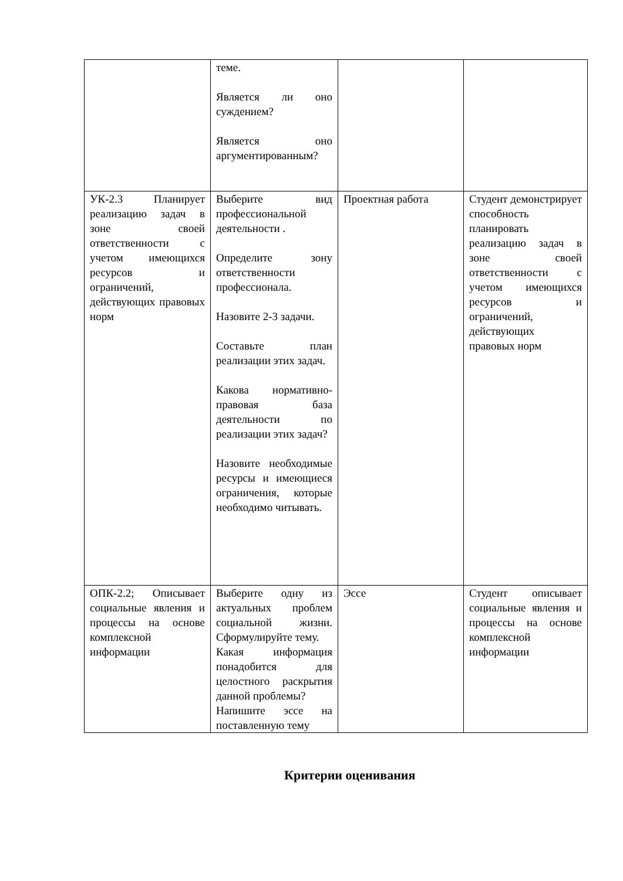| | теме. Является ли оно суждением? Является оно аргументированным? | | |
| УК-2.3 Планирует реализацию задач в зоне своей ответственности с учетом имеющихся ресурсов и ограничений, действующих правовых норм | Выберите вид профессиональной деятельности . Определите зону ответственности профессионала. Назовите 2-3 задачи. Составьте план реализации этих задач. Какова нормативно-правовая база деятельности по реализации этих задач? Назовите необходимые ресурсы и имеющиеся ограничения, которые необходимо читывать. | Проектная работа | Студент демонстрирует способность планировать реализацию задач в зоне своей ответственности с учетом имеющихся ресурсов и ограничений, действующих правовых норм |
| ОПК-2.2; Описывает социальные явления и процессы на основе комплексной информации | Выберите одну из актуальных проблем социальной жизни. Сформулируйте тему. Какая информация понадобится для целостного раскрытия данной проблемы? Напишите эссе на поставленную тему | Эссе | Студент описывает социальные явления и процессы на основе комплексной информации |
Критерии оценивания